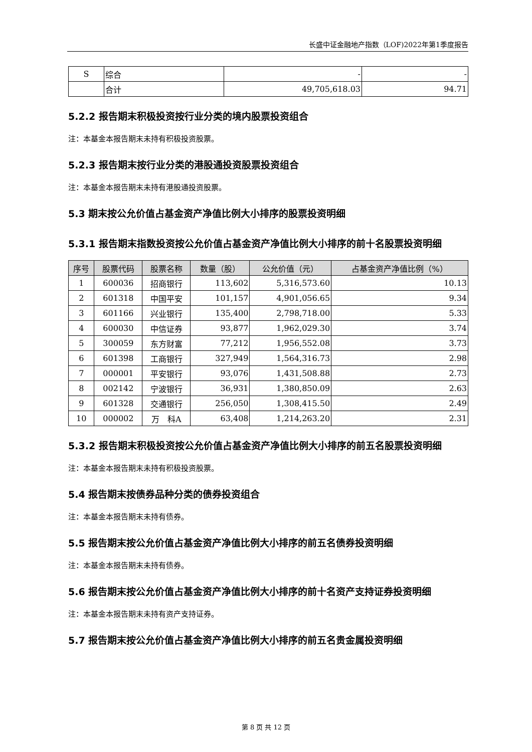长盛中证金融地产指数（LOF)2022年第1季度报告
| S | 综合 | - | - |
| | 合计 | 49,705,618.03 | 94.71 |
5.2.2 报告期末积极投资按行业分类的境内股票投资组合
注：本基金本报告期末未持有积极投资股票。
5.2.3 报告期末按行业分类的港股通投资股票投资组合
注：本基金本报告期末未持有港股通投资股票。
5.3 期末按公允价值占基金资产净值比例大小排序的股票投资明细
5.3.1 报告期末指数投资按公允价值占基金资产净值比例大小排序的前十名股票投资明细
| 序号 | 股票代码 | 股票名称 | 数量（股） | 公允价值（元） | 占基金资产净值比例（%） |
| --- | --- | --- | --- | --- | --- |
| 1 | 600036 | 招商银行 | 113,602 | 5,316,573.60 | 10.13 |
| 2 | 601318 | 中国平安 | 101,157 | 4,901,056.65 | 9.34 |
| 3 | 601166 | 兴业银行 | 135,400 | 2,798,718.00 | 5.33 |
| 4 | 600030 | 中信证券 | 93,877 | 1,962,029.30 | 3.74 |
| 5 | 300059 | 东方财富 | 77,212 | 1,956,552.08 | 3.73 |
| 6 | 601398 | 工商银行 | 327,949 | 1,564,316.73 | 2.98 |
| 7 | 000001 | 平安银行 | 93,076 | 1,431,508.88 | 2.73 |
| 8 | 002142 | 宁波银行 | 36,931 | 1,380,850.09 | 2.63 |
| 9 | 601328 | 交通银行 | 256,050 | 1,308,415.50 | 2.49 |
| 10 | 000002 | 万 科A | 63,408 | 1,214,263.20 | 2.31 |
5.3.2 报告期末积极投资按公允价值占基金资产净值比例大小排序的前五名股票投资明细
注：本基金本报告期末未持有积极投资股票。
5.4 报告期末按债券品种分类的债券投资组合
注：本基金本报告期末未持有债券。
5.5 报告期末按公允价值占基金资产净值比例大小排序的前五名债券投资明细
注：本基金本报告期末未持有债券。
5.6 报告期末按公允价值占基金资产净值比例大小排序的前十名资产支持证券投资明细
注：本基金本报告期末未持有资产支持证券。
5.7 报告期末按公允价值占基金资产净值比例大小排序的前五名贵金属投资明细
第 8 页 共 12 页